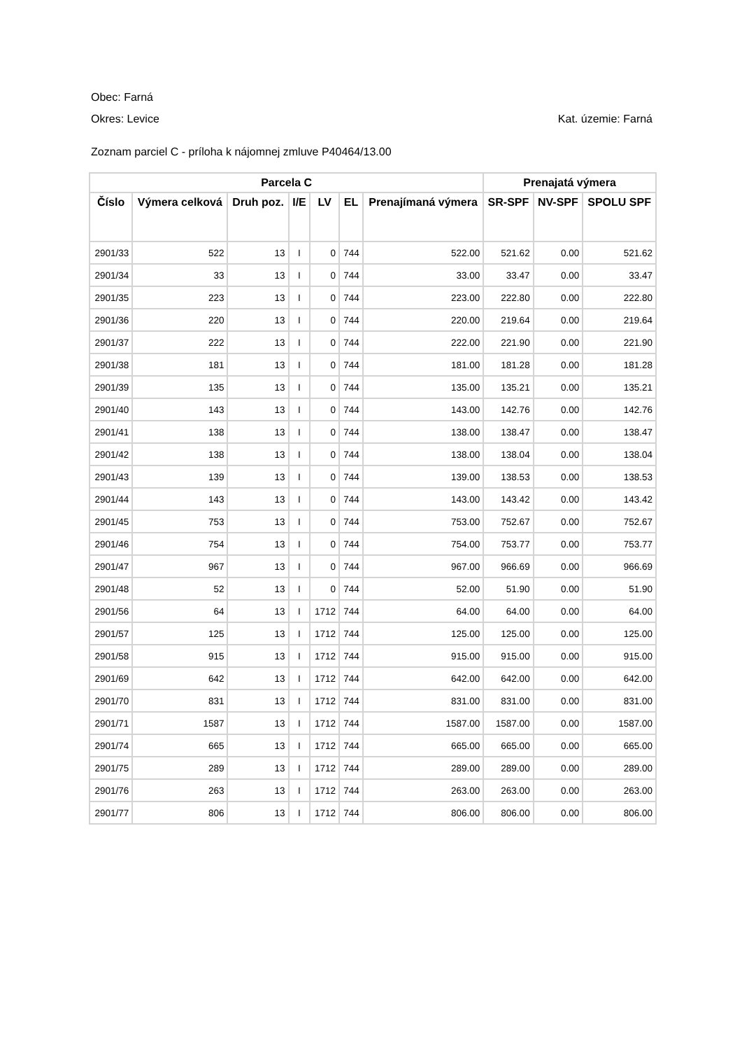Obec: Farná
Okres: Levice Kat. územie: Farná
Zoznam parciel C - príloha k nájomnej zmluve P40464/13.00
| Parcela C | | | | | | | Prenajatá výmera | | |
| --- | --- | --- | --- | --- | --- | --- | --- | --- | --- |
| Číslo | Výmera celková | Druh poz. | I/E | LV | EL | Prenajímaná výmera | SR-SPF | NV-SPF | SPOLU SPF |
| 2901/33 | 522 | 13 | I | 0 | 744 | 522.00 | 521.62 | 0.00 | 521.62 |
| 2901/34 | 33 | 13 | I | 0 | 744 | 33.00 | 33.47 | 0.00 | 33.47 |
| 2901/35 | 223 | 13 | I | 0 | 744 | 223.00 | 222.80 | 0.00 | 222.80 |
| 2901/36 | 220 | 13 | I | 0 | 744 | 220.00 | 219.64 | 0.00 | 219.64 |
| 2901/37 | 222 | 13 | I | 0 | 744 | 222.00 | 221.90 | 0.00 | 221.90 |
| 2901/38 | 181 | 13 | I | 0 | 744 | 181.00 | 181.28 | 0.00 | 181.28 |
| 2901/39 | 135 | 13 | I | 0 | 744 | 135.00 | 135.21 | 0.00 | 135.21 |
| 2901/40 | 143 | 13 | I | 0 | 744 | 143.00 | 142.76 | 0.00 | 142.76 |
| 2901/41 | 138 | 13 | I | 0 | 744 | 138.00 | 138.47 | 0.00 | 138.47 |
| 2901/42 | 138 | 13 | I | 0 | 744 | 138.00 | 138.04 | 0.00 | 138.04 |
| 2901/43 | 139 | 13 | I | 0 | 744 | 139.00 | 138.53 | 0.00 | 138.53 |
| 2901/44 | 143 | 13 | I | 0 | 744 | 143.00 | 143.42 | 0.00 | 143.42 |
| 2901/45 | 753 | 13 | I | 0 | 744 | 753.00 | 752.67 | 0.00 | 752.67 |
| 2901/46 | 754 | 13 | I | 0 | 744 | 754.00 | 753.77 | 0.00 | 753.77 |
| 2901/47 | 967 | 13 | I | 0 | 744 | 967.00 | 966.69 | 0.00 | 966.69 |
| 2901/48 | 52 | 13 | I | 0 | 744 | 52.00 | 51.90 | 0.00 | 51.90 |
| 2901/56 | 64 | 13 | I | 1712 | 744 | 64.00 | 64.00 | 0.00 | 64.00 |
| 2901/57 | 125 | 13 | I | 1712 | 744 | 125.00 | 125.00 | 0.00 | 125.00 |
| 2901/58 | 915 | 13 | I | 1712 | 744 | 915.00 | 915.00 | 0.00 | 915.00 |
| 2901/69 | 642 | 13 | I | 1712 | 744 | 642.00 | 642.00 | 0.00 | 642.00 |
| 2901/70 | 831 | 13 | I | 1712 | 744 | 831.00 | 831.00 | 0.00 | 831.00 |
| 2901/71 | 1587 | 13 | I | 1712 | 744 | 1587.00 | 1587.00 | 0.00 | 1587.00 |
| 2901/74 | 665 | 13 | I | 1712 | 744 | 665.00 | 665.00 | 0.00 | 665.00 |
| 2901/75 | 289 | 13 | I | 1712 | 744 | 289.00 | 289.00 | 0.00 | 289.00 |
| 2901/76 | 263 | 13 | I | 1712 | 744 | 263.00 | 263.00 | 0.00 | 263.00 |
| 2901/77 | 806 | 13 | I | 1712 | 744 | 806.00 | 806.00 | 0.00 | 806.00 |